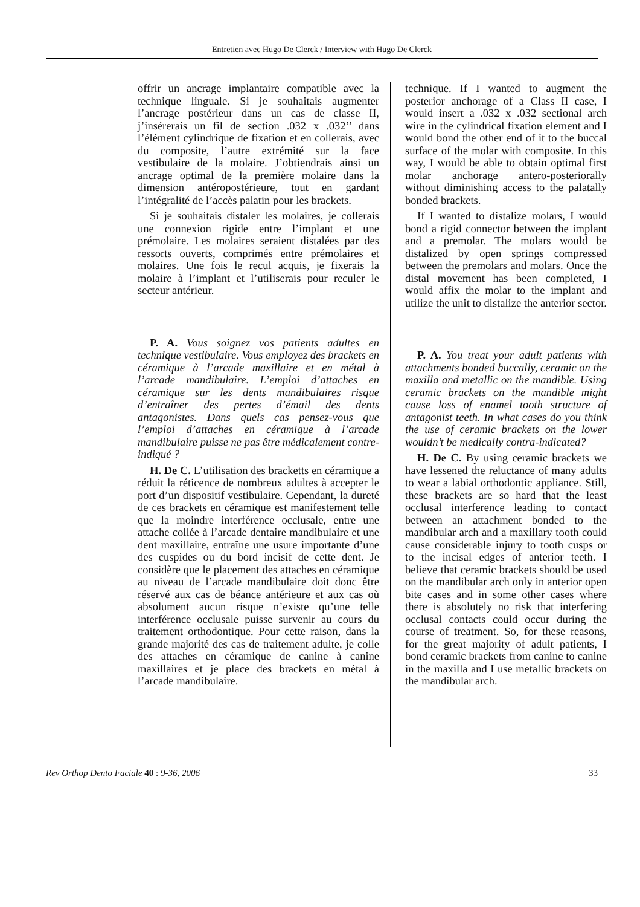Entretien avec Hugo De Clerck / Interview with Hugo De Clerck
offrir un ancrage implantaire compatible avec la technique linguale. Si je souhaitais augmenter l’ancrage postérieur dans un cas de classe II, j’insérerais un fil de section .032 x .032’’ dans l’élément cylindrique de fixation et en collerais, avec du composite, l’autre extrémité sur la face vestibulaire de la molaire. J’obtiendrais ainsi un ancrage optimal de la première molaire dans la dimension antéropostérieure, tout en gardant l’intégralité de l’accès palatin pour les brackets.
Si je souhaitais distaler les molaires, je collerais une connexion rigide entre l’implant et une prémolaire. Les molaires seraient distalées par des ressorts ouverts, comprimés entre prémolaires et molaires. Une fois le recul acquis, je fixerais la molaire à l’implant et l’utiliserais pour reculer le secteur antérieur.
P. A. Vous soignez vos patients adultes en technique vestibulaire. Vous employez des brackets en céramique à l’arcade maxillaire et en métal à l’arcade mandibulaire. L’emploi d’attaches en céramique sur les dents mandibulaires risque d’entraîner des pertes d’émail des dents antagonistes. Dans quels cas pensez-vous que l’emploi d’attaches en céramique à l’arcade mandibulaire puisse ne pas être médicalement contre-indiqué ?
H. De C. L’utilisation des bracketts en céramique a réduit la réticence de nombreux adultes à accepter le port d’un dispositif vestibulaire. Cependant, la dureté de ces brackets en céramique est manifestement telle que la moindre interférence occlusale, entre une attache collée à l’arcade dentaire mandibulaire et une dent maxillaire, entraîne une usure importante d’une des cuspides ou du bord incisif de cette dent. Je considère que le placement des attaches en céramique au niveau de l’arcade mandibulaire doit donc être réservé aux cas de béance antérieure et aux cas où absolument aucun risque n’existe qu’une telle interférence occlusale puisse survenir au cours du traitement orthodontique. Pour cette raison, dans la grande majorité des cas de traitement adulte, je colle des attaches en céramique de canine à canine maxillaires et je place des brackets en métal à l’arcade mandibulaire.
technique. If I wanted to augment the posterior anchorage of a Class II case, I would insert a .032 x .032 sectional arch wire in the cylindrical fixation element and I would bond the other end of it to the buccal surface of the molar with composite. In this way, I would be able to obtain optimal first molar anchorage antero-posteriorally without diminishing access to the palatally bonded brackets.
If I wanted to distalize molars, I would bond a rigid connector between the implant and a premolar. The molars would be distalized by open springs compressed between the premolars and molars. Once the distal movement has been completed, I would affix the molar to the implant and utilize the unit to distalize the anterior sector.
P. A. You treat your adult patients with attachments bonded buccally, ceramic on the maxilla and metallic on the mandible. Using ceramic brackets on the mandible might cause loss of enamel tooth structure of antagonist teeth. In what cases do you think the use of ceramic brackets on the lower wouldn’t be medically contra-indicated?
H. De C. By using ceramic brackets we have lessened the reluctance of many adults to wear a labial orthodontic appliance. Still, these brackets are so hard that the least occlusal interference leading to contact between an attachment bonded to the mandibular arch and a maxillary tooth could cause considerable injury to tooth cusps or to the incisal edges of anterior teeth. I believe that ceramic brackets should be used on the mandibular arch only in anterior open bite cases and in some other cases where there is absolutely no risk that interfering occlusal contacts could occur during the course of treatment. So, for these reasons, for the great majority of adult patients, I bond ceramic brackets from canine to canine in the maxilla and I use metallic brackets on the mandibular arch.
Rev Orthop Dento Faciale 40 : 9-36, 2006 33